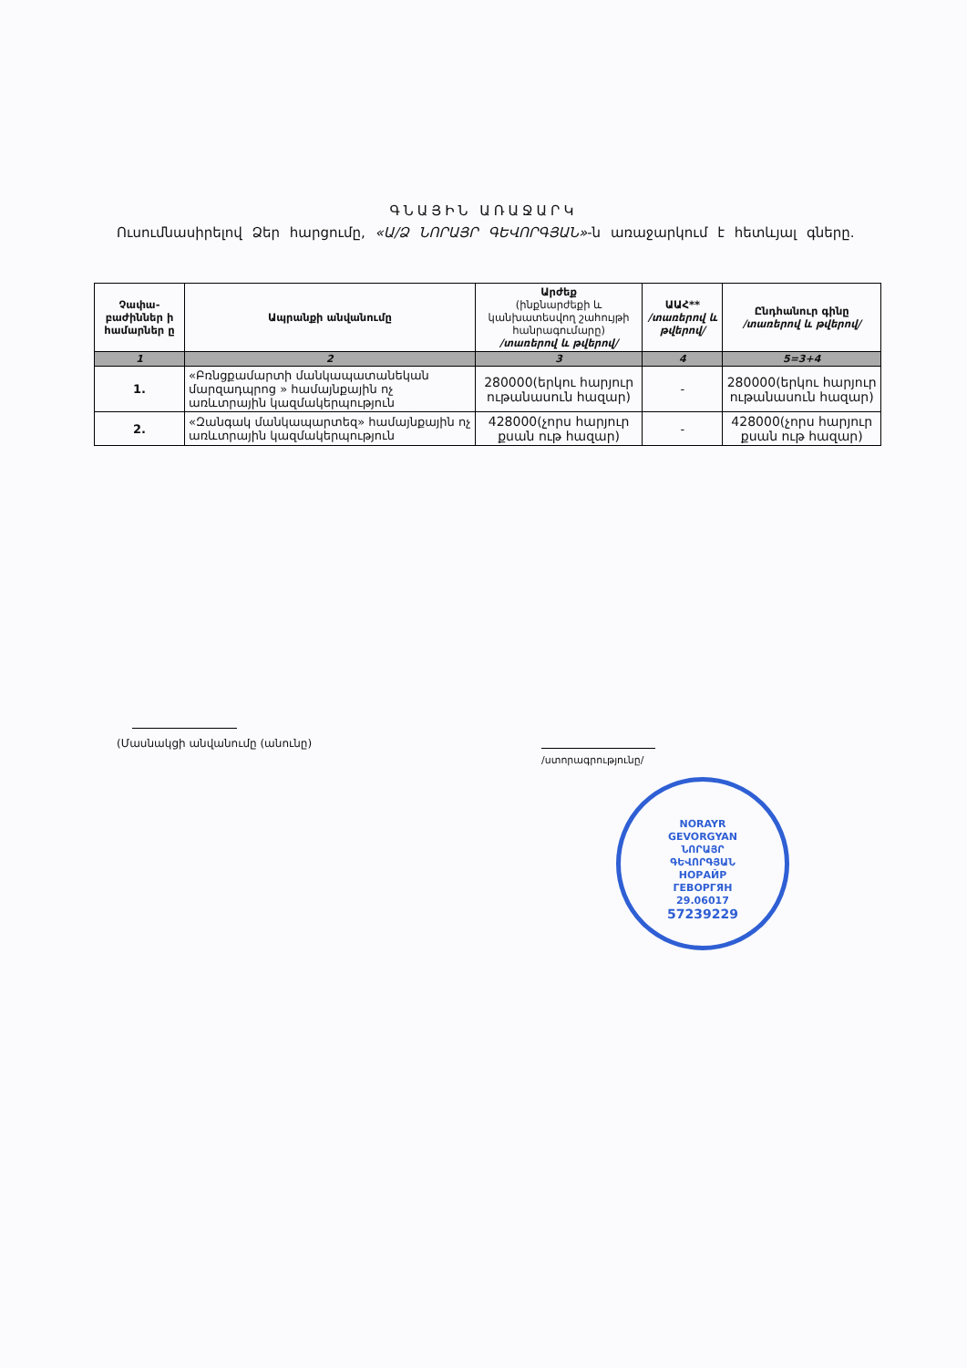ԳՆԱՅԻՆ ԱՌԱՋԱՐԿ
Ուսումնասիրելով Ձեր հարցումը, «Ա/Ձ ՆՈՐԱՅՐ ԳԵՎՈՐԳՅԱՆ»-ն առաջարկում է հետևյալ գները.
| Չափա-բաժիններ ի համարներ ը | Ապրանքի անվանումը | Արժեք (ինքնարժեքի և կանխատեսվող շահույթի հանրագումարը) /տառերով և թվերով/ | ԱԱՀ** /տառերով և թվերով/ | Ընդհանուր գինը /տառերով և թվերով/ |
| --- | --- | --- | --- | --- |
| 1 | 2 | 3 | 4 | 5=3+4 |
| 1. | «Բռնցքամարտի մանկապատանեկան մարզադպրոց » համայնքային ոչ առևտրային կազմակերպություն | 280000(երկու հարյուր ութանասուն հազար) | - | 280000(երկու հարյուր ութանասուն հազար) |
| 2. | «Զանգակ մանկապարտեզ» համայնքային ոչ առևտրային կազմակերպություն | 428000(չորս հարյուր քսան ութ հազար) | - | 428000(չորս հարյուր քսան ութ հազար) |
(Մասնակցի անվանումը (անունը)
/ստորագրությունը/
NORAYR
GEVORGYAN
ՆՈՐԱՅՐ
ԳԵՎՈՐԳՅԱՆ
НОРАЙР
ГЕВОРГЯН
29.06017
57239229